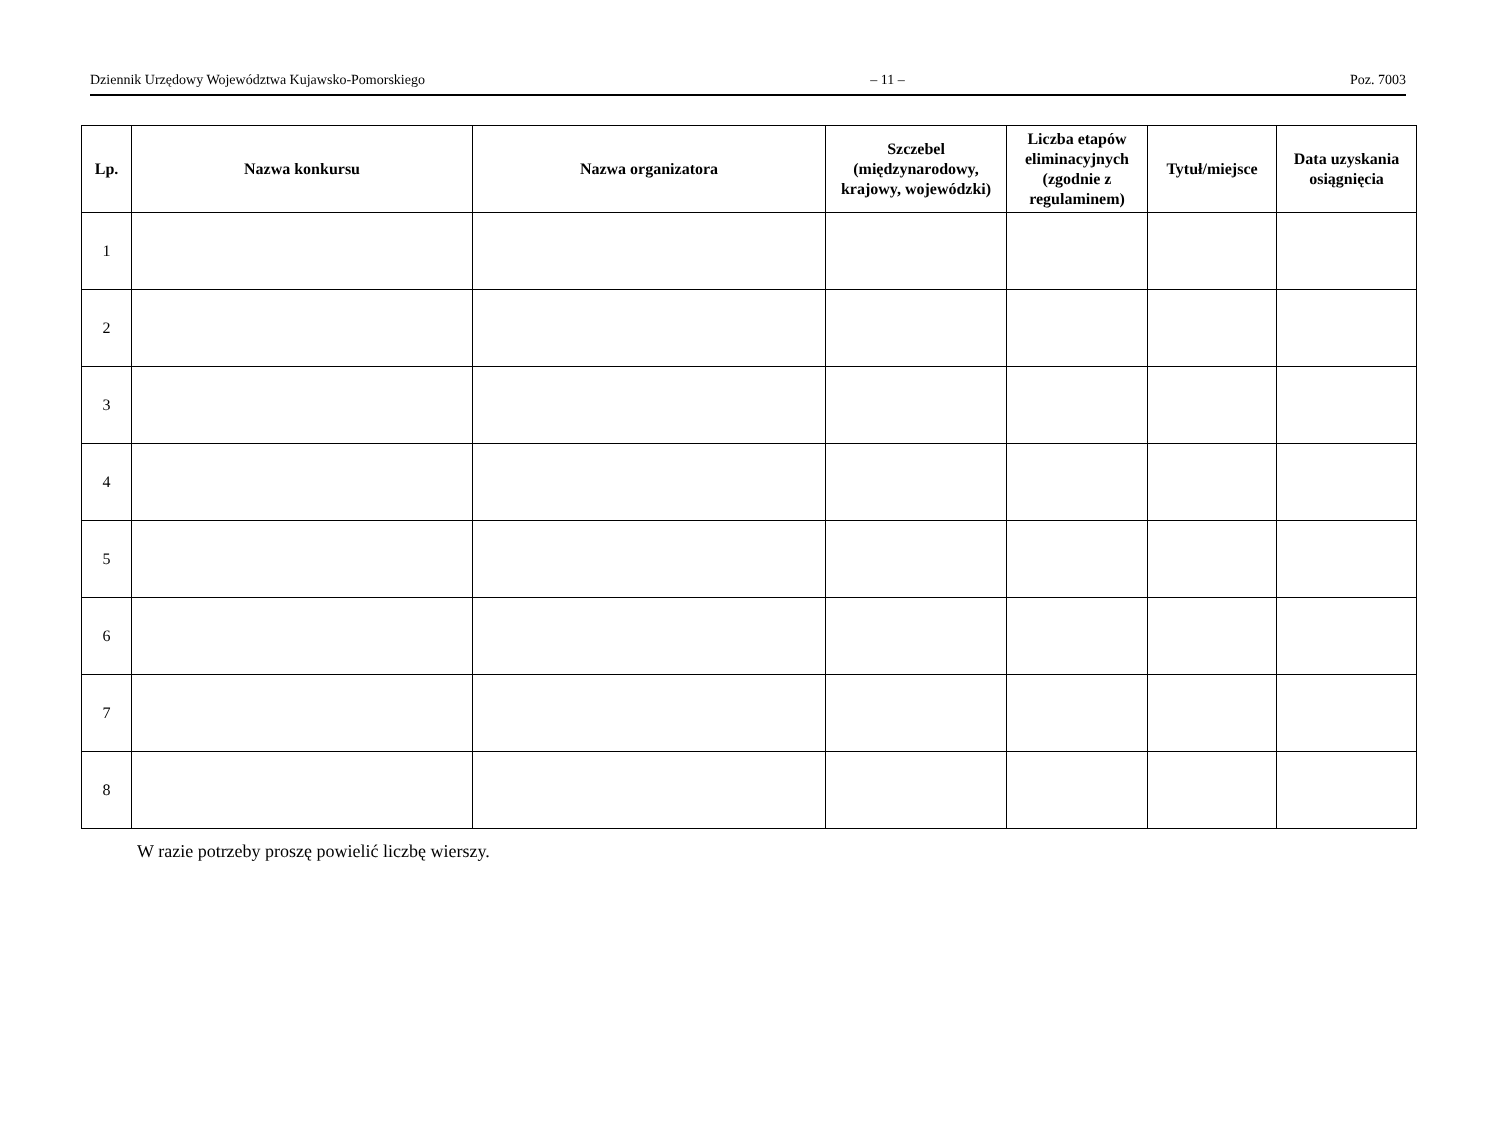Dziennik Urzędowy Województwa Kujawsko-Pomorskiego – 11 – Poz. 7003
| Lp. | Nazwa konkursu | Nazwa organizatora | Szczebel (międzynarodowy, krajowy, wojewódzki) | Liczba etapów eliminacyjnych (zgodnie z regulaminem) | Tytuł/miejsce | Data uzyskania osiągnięcia |
| --- | --- | --- | --- | --- | --- | --- |
| 1 | | | | | | |
| 2 | | | | | | |
| 3 | | | | | | |
| 4 | | | | | | |
| 5 | | | | | | |
| 6 | | | | | | |
| 7 | | | | | | |
| 8 | | | | | | |
W razie potrzeby proszę powielić liczbę wierszy.